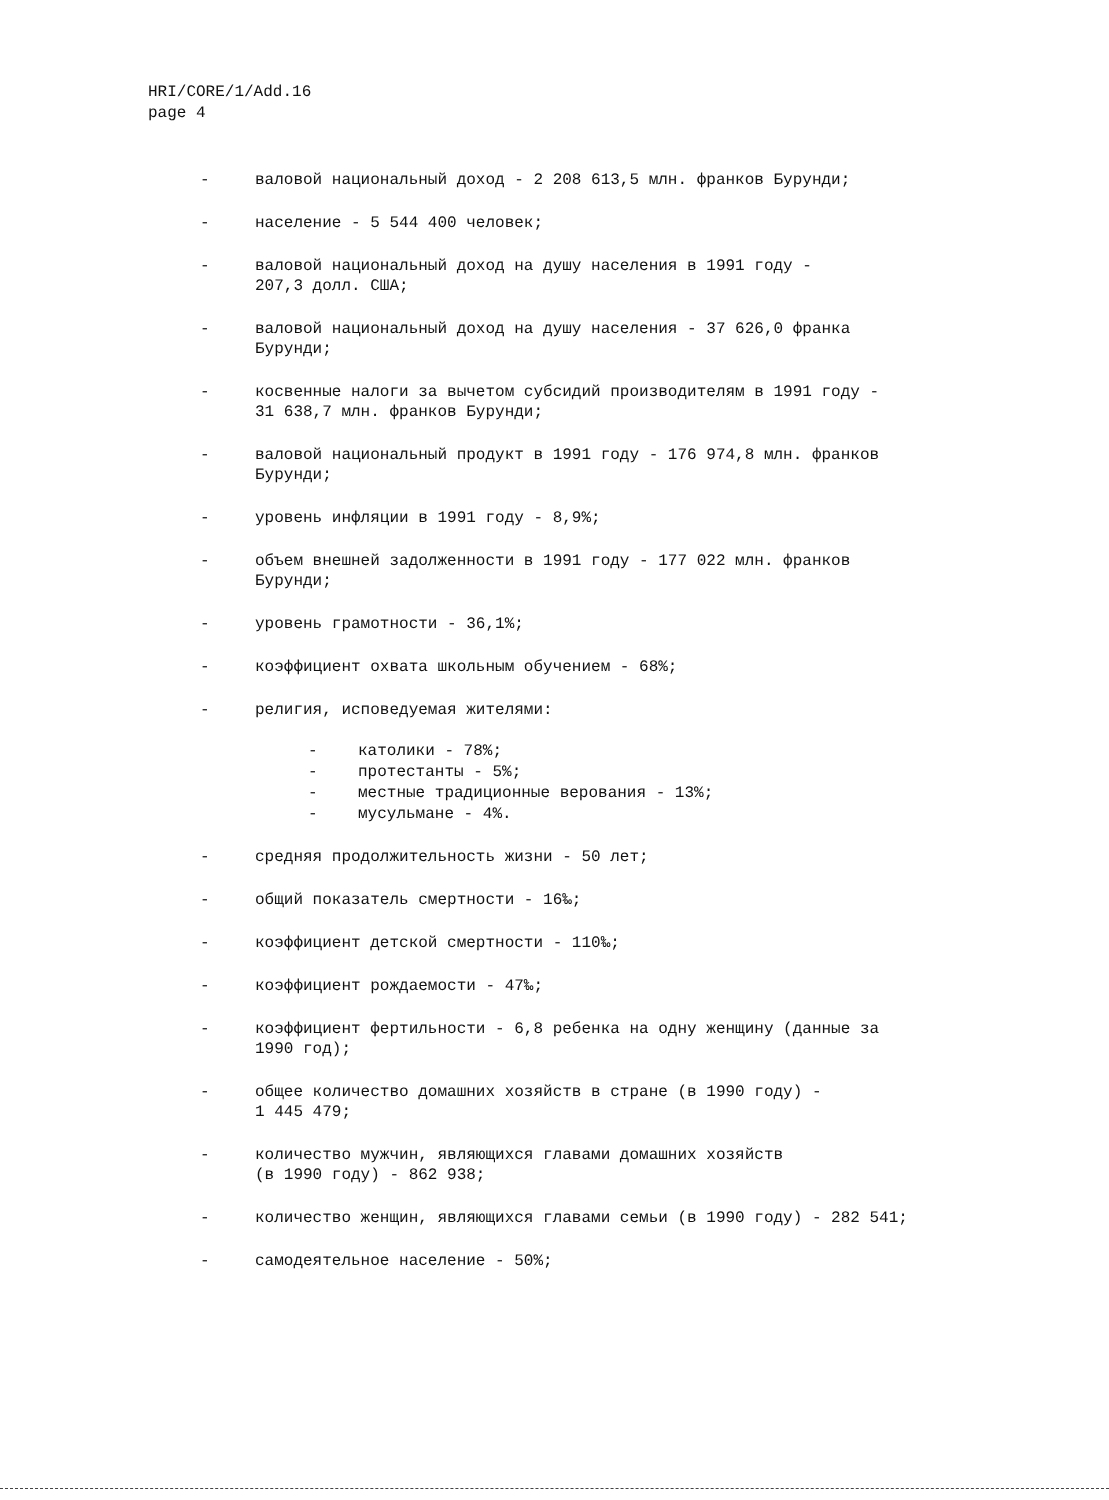HRI/CORE/1/Add.16
page 4
- валовой национальный доход - 2 208 613,5 млн. франков Бурунди;
- население - 5 544 400 человек;
- валовой национальный доход на душу населения в 1991 году -
207,3 долл. США;
- валовой национальный доход на душу населения - 37 626,0 франка
Бурунди;
- косвенные налоги за вычетом субсидий производителям в 1991 году -
31 638,7 млн. франков Бурунди;
- валовой национальный продукт в 1991 году - 176 974,8 млн. франков
Бурунди;
- уровень инфляции в 1991 году - 8,9%;
- объем внешней задолженности в 1991 году - 177 022 млн. франков
Бурунди;
- уровень грамотности - 36,1%;
- коэффициент охвата школьным обучением - 68%;
- религия, исповедуемая жителями:
- католики - 78%;
- протестанты - 5%;
- местные традиционные верования - 13%;
- мусульмане - 4%.
- средняя продолжительность жизни - 50 лет;
- общий показатель смертности - 16‰;
- коэффициент детской смертности - 110‰;
- коэффициент рождаемости - 47‰;
- коэффициент фертильности - 6,8 ребенка на одну женщину (данные за
1990 год);
- общее количество домашних хозяйств в стране (в 1990 году) -
1 445 479;
- количество мужчин, являющихся главами домашних хозяйств
(в 1990 году) - 862 938;
- количество женщин, являющихся главами семьи (в 1990 году) - 282 541;
- самодеятельное население - 50%;